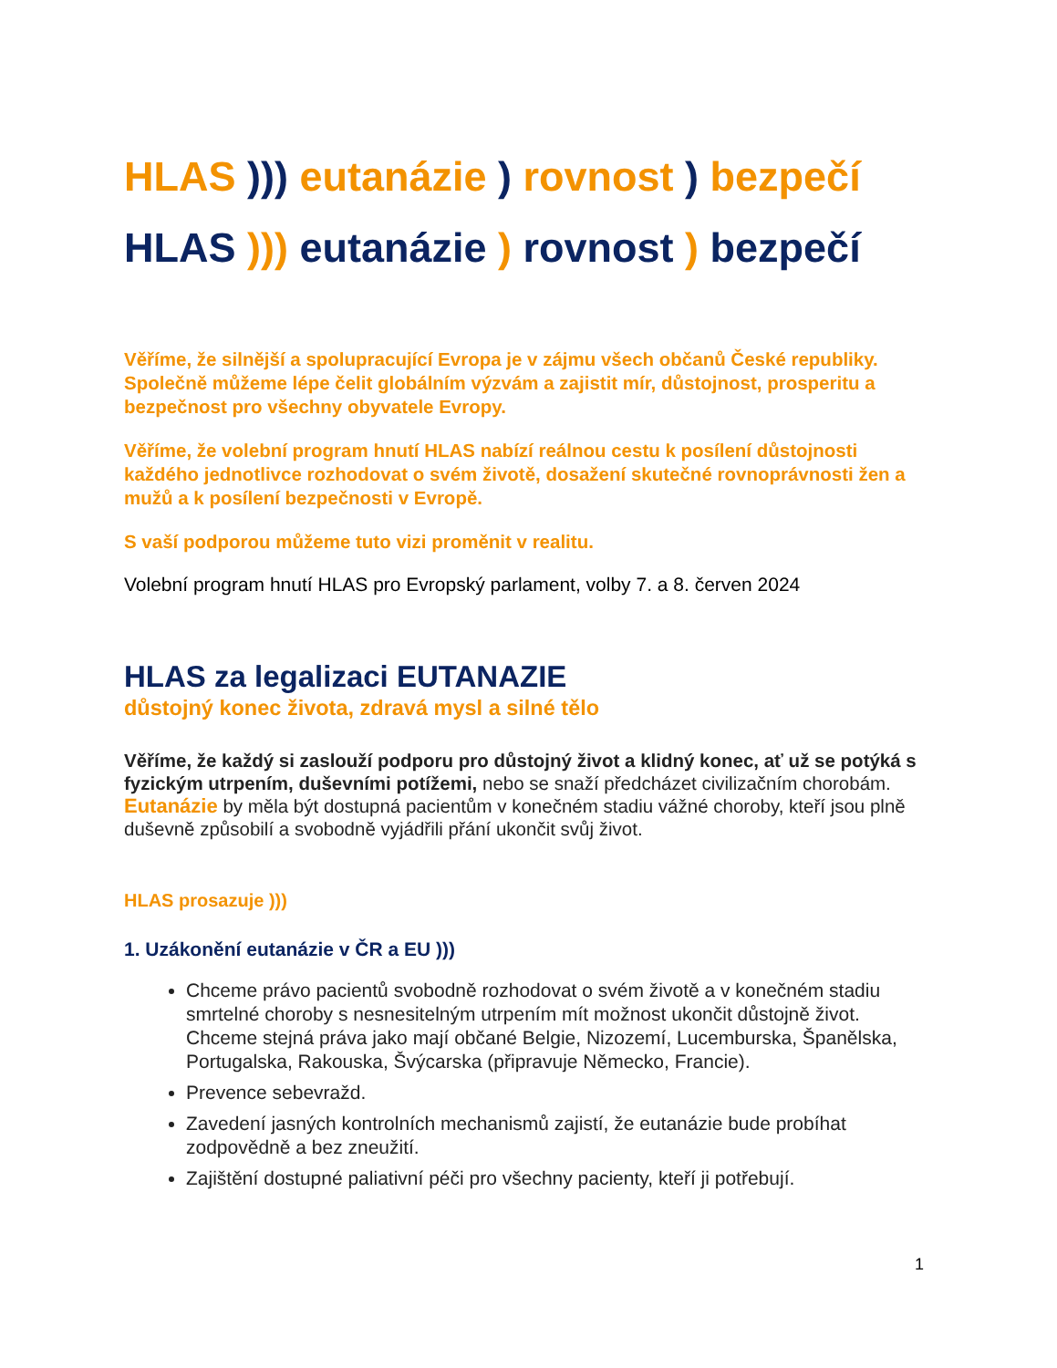HLAS ))) eutanázie ) rovnost ) bezpečí
HLAS ))) eutanázie ) rovnost ) bezpečí
Věříme, že silnější a spolupracující Evropa je v zájmu všech občanů České republiky. Společně můžeme lépe čelit globálním výzvám a zajistit mír, důstojnost, prosperitu a bezpečnost pro všechny obyvatele Evropy.
Věříme, že volební program hnutí HLAS nabízí reálnou cestu k posílení důstojnosti každého jednotlivce rozhodovat o svém životě, dosažení skutečné rovnoprávnosti žen a mužů a k posílení bezpečnosti v Evropě.
S vaší podporou můžeme tuto vizi proměnit v realitu.
Volební program hnutí HLAS pro Evropský parlament, volby 7. a 8. červen 2024
HLAS za legalizaci EUTANAZIE
důstojný konec života, zdravá mysl a silné tělo
Věříme, že každý si zaslouží podporu pro důstojný život a klidný konec, ať už se potýká s fyzickým utrpením, duševními potížemi, nebo se snaží předcházet civilizačním chorobám. Eutanázie by měla být dostupná pacientům v konečném stadiu vážné choroby, kteří jsou plně duševně způsobilí a svobodně vyjádřili přání ukončit svůj život.
HLAS prosazuje )))
1. Uzákonění eutanázie v ČR a EU )))
Chceme právo pacientů svobodně rozhodovat o svém životě a v konečném stadiu smrtelné choroby s nesnesitelným utrpením mít možnost ukončit důstojně život. Chceme stejná práva jako mají občané Belgie, Nizozemí, Lucemburska, Španělska, Portugalska, Rakouska, Švýcarska (připravuje Německo, Francie).
Prevence sebevražd.
Zavedení jasných kontrolních mechanismů zajistí, že eutanázie bude probíhat zodpovědně a bez zneužití.
Zajištění dostupné paliativní péči pro všechny pacienty, kteří ji potřebují.
1